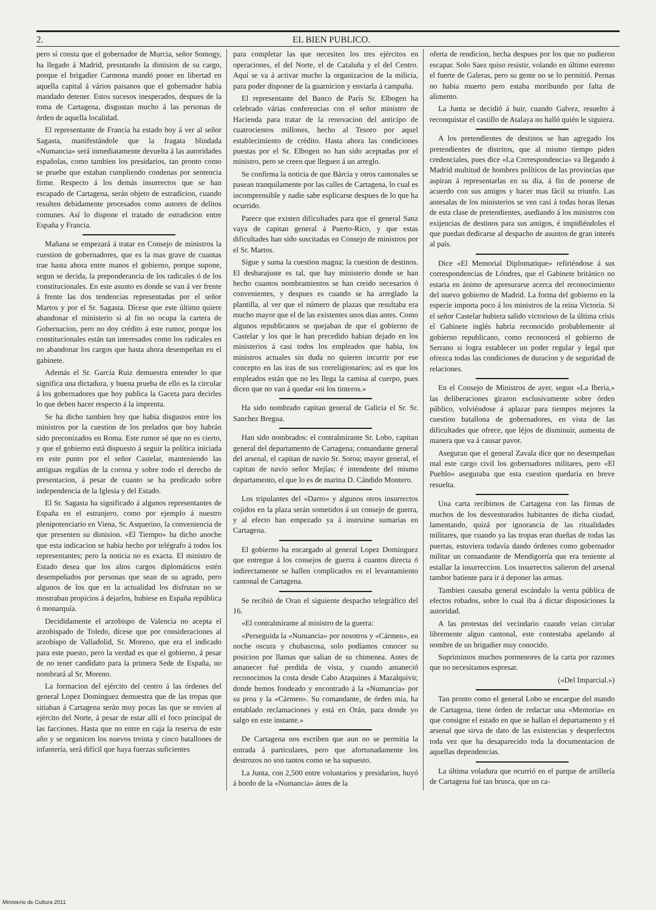2. EL BIEN PUBLICO.
pero sí consta que el gobernador de Murcia, señor Somogy, ha llegado á Madrid, presntando la dimision de su cargo, porque el brigadier Carmona mandó poner en libertad en aquella capital á vários paisanos que el gobernador habia mandado detener. Estos sucesos inesperados, despues de la toma de Cartagena, disgustan mucho á las personas de órden de aquella localidad.
El representante de Francia ha estado hoy á ver al señor Sagasta, manifestándole que la fragata blindada «Numancia» será inmediatamente devuelta á las autoridades españolas, como tambien los presidarios, tan pronto como se pruebe que estaban cumpliendo condenas por sentencia firme. Respecto á los demás insurrectos que se han escapado de Cartagena, serán objeto de estradicion, cuando resulten debidamente procesados como autores de delitos comunes. Así lo dispone el tratado de estradicion entre España y Francia.
Mañana se empezará á tratar en Consejo de ministros la cuestion de gobernadores, que es la mas grave de cuantas trae hasta ahora entre manos el gobierno, porque supone, segun se decida, la preponderancia de los radicales ó de los constitucionales. En este asunto es donde se van á ver frente á frente las dos tendencias representadas por el señor Martos y por el Sr. Sagasta. Dícese que este último quiere abandonar el ministerio si al fin no ocupa la cartera de Gobernacion, pero no doy crédito á este rumor, porque los constitucionales están tan interesados como los radicales en no abandonar los cargos que hasta ahora desempeñan en el gabinete.
Además el Sr. García Ruiz demuestra entender lo que significa una dictadura, y buena prueba de ello es la circular á los gobernadores que hoy publica la Gaceta para decirles lo que deben hacer respecto á la imprenta.
Se ha dicho tambien hoy que habia disgustos entre los ministros por la cuestion de los prelados que hoy habrán sido preconizados en Roma. Este rumor sé que no es cierto, y que el gobierno está dispuesto á seguir la política iniciada en este punto por el señor Castelar, manteniendo las antiguas regalías de la corona y sobre todo el derecho de presentacion, á pesar de cuanto se ha predicado sobre independencia de la Iglesia y del Estado.
El Sr. Sagasta ha significado á algunos representantes de España en el estranjero, como por ejemplo á nuestro plenipotenciario en Viena, Sr. Asquerino, la conveniencia de que presenten su dimision. «El Tiempo» ha dicho anoche que esta indicacion se habia hecho por telégrafo á todos los representantes; pero la noticia no es exacta. El ministro de Estado desea que los altos cargos diplomáticos estén desempeñados por personas que sean de su agrado, pero algunos de los que en la actualidad los disfrutan no se mostraban propicios á dejarlos, hubiese en España república ó monarquía.
Decididamente el arzobispo de Valencia no acepta el arzobispado de Toledo, dícese que por consideraciones al arzobispo de Valladolid, Sr. Moreno, que era el indicado para este puesto, pero la verdad es que el gobierno, á pesar de no tener candidato para la primera Sede de España, no nombrará al Sr. Moreno.
La formacion del ejército del centro á las órdenes del general Lopez Dominguez demuestra que de las tropas que sitiaban á Cartagena serán muy pocas las que se envien al ejército del Norte, á pesar de estar allí el foco principal de las facciones. Hasta que no entre en caja la reserva de este año y se organicen los nuevos treinta y cinco batallones de infantería, será difícil que haya fuerzas suficientes
para completar las que necesiten los tres ejércitos en operaciones, el del Norte, el de Cataluña y el del Centro. Aquí se va á activar mucho la organizacion de la milicia, para poder disponer de la guarnicion y enviarla á campaña.
El representante del Banco de París Sr. Elbogen ha celebrado várias conferencias con el señor ministro de Hacienda para tratar de la renovacion del anticipo de cuatrocientos millones, hecho al Tesoro por aquel establecimiento de crédito. Hasta ahora las condiciones puestas por el Sr. Elbogen no han sido aceptadas por el ministro, pero se creen que lleguen á un arreglo.
Se confirma la noticia de que Bárcia y otros cantonales se pasean tranquilamente por las calles de Cartagena, lo cual es incomprensible y nadie sabe esplicarse despues de lo que ha ocurrido.
Parece que existen dificultades para que el general Sanz vaya de capitan general á Puerto-Rico, y que estas dificultades han sido suscitadas en Consejo de ministros por el Sr. Martos.
Sigue y suma la cuestion magna; la cuestion de destinos. El desbarajuste es tal, que hay ministerio donde se han hecho cuantos nombramientos se han creido necesarios ó convenientes, y despues es cuando se ha arreglado la plantilla, al ver que el número de plazas que resultaba era mucho mayor que el de las existentes unos dias antes. Como algunos republicanos se quejaban de que el gobierno de Castelar y los que le han precedido habian dejado en los ministerios á casi todos los empleados que habia, los ministros actuales sin duda no quieren incurrir por ese concepto en las iras de sus correligionarios; así es que los empleados están que no les llega la camisa al cuerpo, pues dicen que no van á quedar «ni los tinteros.»
Ha sido nombrado capitan general de Galicia el Sr. Sr. Sanchez Bregua.
Han sido nombrados: el contralmirante Sr. Lobo, capitan general del departamento de Cartagena; comandante general del arsenal, el capitan de navío Sr. Soroa; mayor general, el capitan de navío señor Mejías; é intendente del mismo departamento, el que lo es de marina D. Cándido Montero.
Los tripulantes del «Darro» y algunos otros insurrectos cojidos en la plaza serán sometidos á un consejo de guerra, y al efecto han empezado ya á instruirse sumarias en Cartagena.
El gobierno ha encargado al general Lopez Dominguez que entregue á los consejos de guerra á cuantos directa ó indirectamente se hallen complicados en el levantamiento cantonal de Cartagena.
Se recibió de Oran el siguiente despacho telegráfico del 16.
«El contralmirante al ministro de la guerra:
«Perseguida la «Numancia» por nosotros y «Cármen», en noche oscura y chubascosa, solo podíamos conocer su posicion por llamas que salian de su chimenea. Antes de amanecer fué perdida de vista, y cuando amaneció reconocimos la costa desde Cabo Ataquines á Mazalquivir, donde hemos fondeado y encontrado á la «Numancia» por su proa y la «Cármen». Su comandante, de órden mia, ha entablado reclamaciones y está en Orán, para donde yo salgo en este instante.»
De Cartagena nos escriben que aun no se permitia la entrada á particulares, pero que afortunadamente los destrozos no son tantos como se ha supuesto.
La Junta, con 2,500 entre voluntarios y presidarios, huyó á bordo de la «Numancia» ántes de la
oferta de rendicion, hecha despues por los que no pudieron escapar. Solo Saez quiso resistir, volando en último estremo el fuerte de Galeras, pero su gente no se lo permitió. Pernas no habia muerto pero estaba moribundo por falta de alimento.
La Junta se decidió á huir, cuando Galvez, resuelto á reconquistar el castillo de Atalaya no halló quién le siguiera.
A los pretendientes de destinos se han agregado los pretendientes de distritos, que al mismo tiempo piden credenciales, pues dice «La Correspondencia» va llegando á Madrid multitud de hombres políticos de las provincias que aspiran á representarlas en su dia, á fin de ponerse de acuerdo con sus amigos y hacer mas fácil su triunfo. Las antesalas de los ministerios se ven casi á todas horas llenas de esta clase de pretendientes, asediando á los ministros con exijencias de destinos para sus amigos, é impidiéndoles el que puedan dedicarse al despacho de asuntos de gran interés al país.
Dice «El Memorial Diplomatique» refiriéndose á sus correspondencias de Lóndres, que el Gabinete británico no estaria en ánimo de apresurarse acerca del reconocimiento del nuevo gobierno de Madrid. La forma del gobierno en la especie importa poco á los ministros de la reina Victoria. Si el señor Castelar hubiera salido victorioso de la última crísis el Gabinete inglés habria reconocido probablemente al gobierno republicano, como reconocerá el gobierno de Serrano si logra establecer un poder regular y legal que ofrezca todas las condiciones de duracion y de seguridad de relaciones.
En el Consejo de Ministros de ayer, segun «La Iberia,» las deliberaciones giraron esclusivamente sobre órden público, volviéndose á aplazar para tiempos mejores la cuestion batallona de gobernadores, en vista de las dificultades que ofrece, que léjos de disminuir, aumenta de manera que va á causar pavor.
Aseguran que el general Zavala dice que no desempeñan mal este cargo civil los gobernadores militares, pero «El Pueblo» aseguraba que esta cuestion quedaria en breve resuelta.
Una carta recibimos de Cartagena con las firmas de muchos de los desventurados habitantes de dicha ciudad, lamentando, quizá por ignorancia de las ritualidades militares, que cuando ya las tropas eran dueñas de todas las puertas, estuviera todavía dando órdenes como gobernador militar un comandante de Mendigorría que era teniente al estallar la insurreccion. Los insurrectos salieron del arsenal tambor batiente para ir á deponer las armas.
Tambien causaba general escándalo la venta pública de efectos robados, sobre lo cual iba á dictar disposiciones la autoridad.
A las protestas del vecindario cuando veian circular libremente algun cantonal, este contestaba apelando al nombre de un brigadier muy conocido.
Suprimimos muchos pormenores de la carta por razones que no necesitamos espresar.
(«Del Imparcial.»)
Tan pronto como el general Lobo se encargue del mando de Cartagena, tiene órden de redactar una «Memoria» en que consigne el estado en que se hallan el departamento y el arsenal que sirva de dato de las existencias y desperfectos toda vez que ha desaparecido toda la documentacion de aquellas dependencias.
La última voladura que ocurrió en el parque de artillería de Cartagena fué tan brusca, que un ca-
Ministerio de Cultura 2011